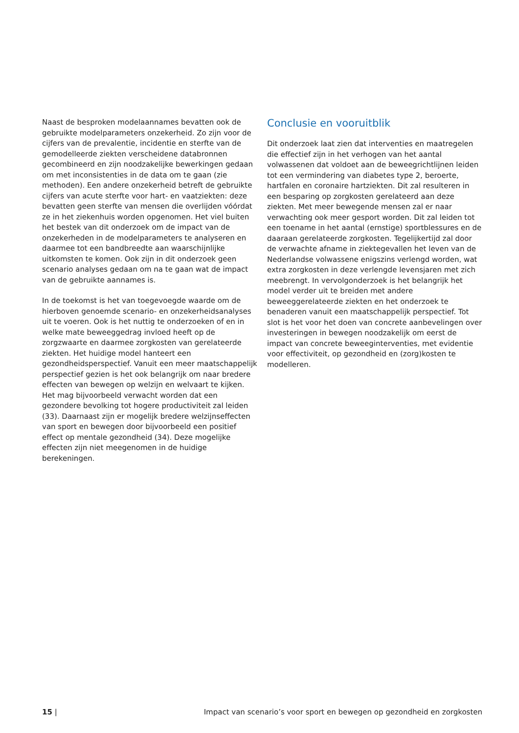Naast de besproken modelaannames bevatten ook de gebruikte modelparameters onzekerheid. Zo zijn voor de cijfers van de prevalentie, incidentie en sterfte van de gemodelleerde ziekten verscheidene databronnen gecombineerd en zijn noodzakelijke bewerkingen gedaan om met inconsistenties in de data om te gaan (zie methoden). Een andere onzekerheid betreft de gebruikte cijfers van acute sterfte voor hart- en vaatziekten: deze bevatten geen sterfte van mensen die overlijden vóórdat ze in het ziekenhuis worden opgenomen. Het viel buiten het bestek van dit onderzoek om de impact van de onzekerheden in de modelparameters te analyseren en daarmee tot een bandbreedte aan waarschijnlijke uitkomsten te komen. Ook zijn in dit onderzoek geen scenario analyses gedaan om na te gaan wat de impact van de gebruikte aannames is.
In de toekomst is het van toegevoegde waarde om de hierboven genoemde scenario- en onzekerheidsanalyses uit te voeren. Ook is het nuttig te onderzoeken of en in welke mate beweeggedrag invloed heeft op de zorgzwaarte en daarmee zorgkosten van gerelateerde ziekten. Het huidige model hanteert een gezondheidsperspectief. Vanuit een meer maatschappelijk perspectief gezien is het ook belangrijk om naar bredere effecten van bewegen op welzijn en welvaart te kijken. Het mag bijvoorbeeld verwacht worden dat een gezondere bevolking tot hogere productiviteit zal leiden (33). Daarnaast zijn er mogelijk bredere welzijnseffecten van sport en bewegen door bijvoorbeeld een positief effect op mentale gezondheid (34). Deze mogelijke effecten zijn niet meegenomen in de huidige berekeningen.
Conclusie en vooruitblik
Dit onderzoek laat zien dat interventies en maatregelen die effectief zijn in het verhogen van het aantal volwassenen dat voldoet aan de beweegrichtlijnen leiden tot een vermindering van diabetes type 2, beroerte, hartfalen en coronaire hartziekten. Dit zal resulteren in een besparing op zorgkosten gerelateerd aan deze ziekten. Met meer bewegende mensen zal er naar verwachting ook meer gesport worden. Dit zal leiden tot een toename in het aantal (ernstige) sportblessures en de daaraan gerelateerde zorgkosten. Tegelijkertijd zal door de verwachte afname in ziektegevallen het leven van de Nederlandse volwassene enigszins verlengd worden, wat extra zorgkosten in deze verlengde levensjaren met zich meebrengt. In vervolgonderzoek is het belangrijk het model verder uit te breiden met andere beweeggerelateerde ziekten en het onderzoek te benaderen vanuit een maatschappelijk perspectief. Tot slot is het voor het doen van concrete aanbevelingen over investeringen in bewegen noodzakelijk om eerst de impact van concrete beweeginterventies, met evidentie voor effectiviteit, op gezondheid en (zorg)kosten te modelleren.
15 | Impact van scenario’s voor sport en bewegen op gezondheid en zorgkosten